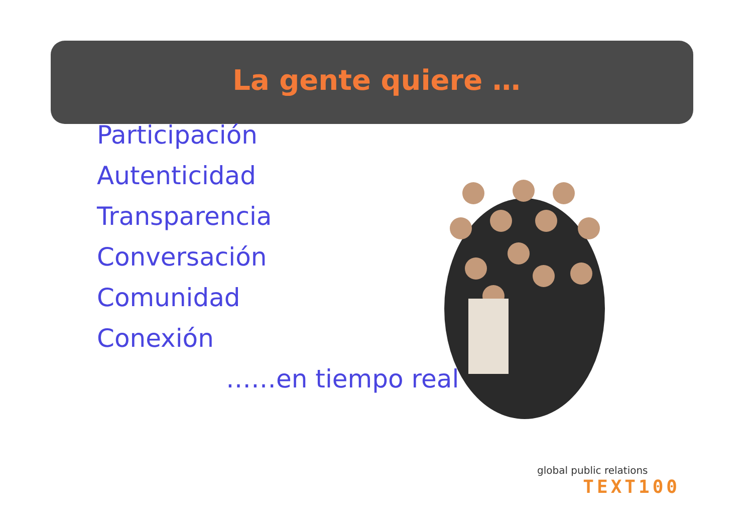La gente quiere …
Participación
Autenticidad
Transparencia
Conversación
Comunidad
Conexión
……en tiempo real
global public relations
TEXT100